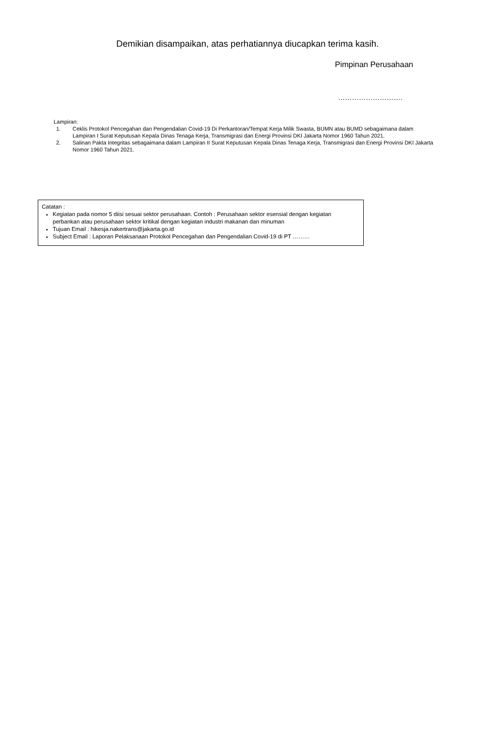Demikian disampaikan, atas perhatiannya diucapkan terima kasih.
Pimpinan Perusahaan
……………………….
Lampiran:
1. Ceklis Protokol Pencegahan dan Pengendalian Covid-19 Di Perkantoran/Tempat Kerja Milik Swasta, BUMN atau BUMD sebagaimana dalam Lampiran I Surat Keputusan Kepala Dinas Tenaga Kerja, Transmigrasi dan Energi Provinsi DKI Jakarta Nomor 1960 Tahun 2021.
2. Salinan Pakta Integritas sebagaimana dalam Lampiran II Surat Keputusan Kepala Dinas Tenaga Kerja, Transmigrasi dan Energi Provinsi DKI Jakarta Nomor 1960 Tahun 2021.
Catatan :
Kegiatan pada nomor 5 diisi sesuai sektor perusahaan. Contoh : Perusahaan sektor esensial dengan kegiatan perbankan atau perusahaan sektor kritikal dengan kegiatan industri makanan dan minuman
Tujuan Email : hikesja.nakertrans@jakarta.go.id
Subject Email : Laporan Pelaksanaan Protokol Pencegahan dan Pengendalian Covid-19 di PT ………